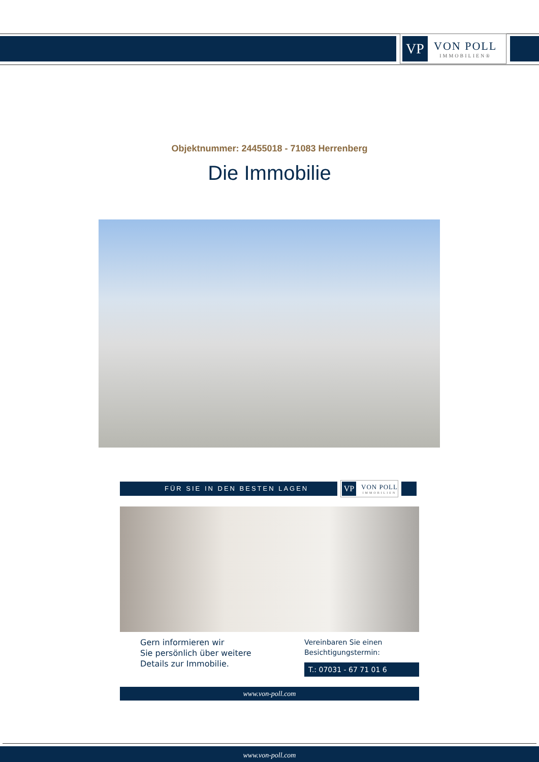VP
VON POLL
IMMOBILIEN®
Objektnummer: 24455018 - 71083 Herrenberg
Die Immobilie
FÜR SIE IN DEN BESTEN LAGEN
VP
VON POLL
IMMOBILIEN
Gern informieren wir
Sie persönlich über weitere
Details zur Immobilie.
Vereinbaren Sie einen
Besichtigungstermin:
T.: 07031 - 67 71 01 6
www.von-poll.com
www.von-poll.com